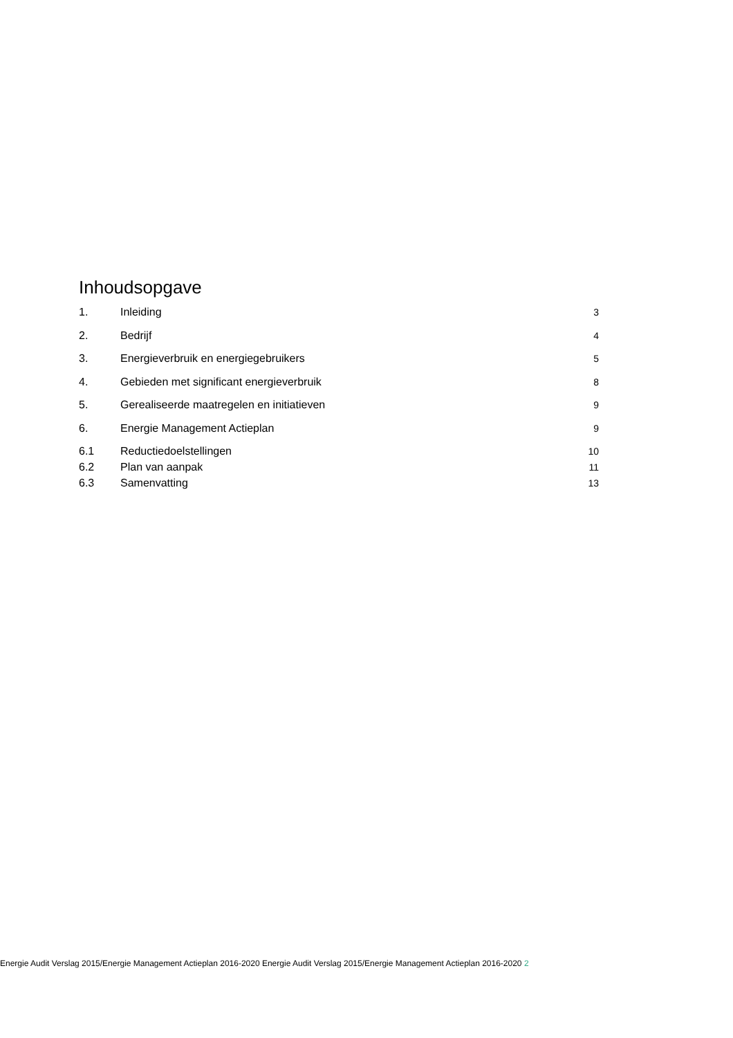Inhoudsopgave
1. Inleiding 3
2. Bedrijf 4
3. Energieverbruik en energiegebruikers 5
4. Gebieden met significant energieverbruik 8
5. Gerealiseerde maatregelen en initiatieven 9
6. Energie Management Actieplan 9
6.1 Reductiedoelstellingen 10
6.2 Plan van aanpak 11
6.3 Samenvatting 13
Energie Audit Verslag 2015/Energie Management Actieplan 2016-2020 Energie Audit Verslag 2015/Energie Management Actieplan 2016-2020 2